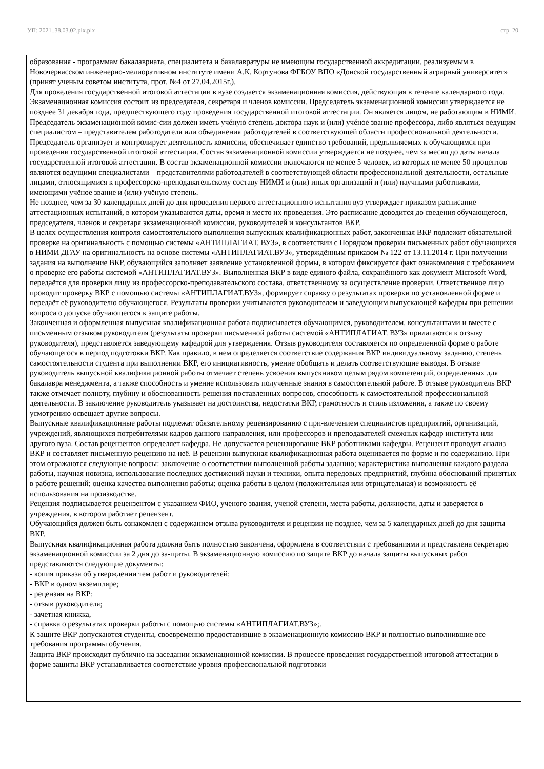УП: 2021_38.03.02.plx.plx стр. 20
образования - программам бакалавриата, специалитета и бакалавратуры не имеющим государственной аккредитации, реализуемым в Новочеркасском инженерно-мелиоративном институте имени А.К. Кортунова ФГБОУ ВПО «Донской государственный аграрный университет» (принят ученым советом института, прот. №4 от 27.04.2015г.).
Для проведения государственной итоговой аттестации в вузе создается экзаменационная комиссия, действующая в течение календарного года. Экзаменационная комиссия состоит из председателя, секретаря и членов комиссии. Председатель экзаменационной комиссии утверждается не позднее 31 декабря года, предшествующего году проведения государственной итоговой аттестации. Он является лицом, не работающим в НИМИ. Председатель экзаменационной комис-сии должен иметь учёную степень доктора наук и (или) учёное звание профессора, либо являться ведущим специалистом – представителем работодателя или объединения работодателей в соответствующей области профессиональной деятельности. Председатель организует и контролирует деятельность комиссии, обеспечивает единство требований, предъявляемых к обучающимся при проведении государственной итоговой аттестации. Состав экзаменационной комиссии утверждается не позднее, чем за месяц до даты начала государственной итоговой аттестации. В состав экзаменационной комиссии включаются не менее 5 человек, из которых не менее 50 процентов являются ведущими специалистами – представителями работодателей в соответствующей области профессиональной деятельности, остальные – лицами, относящимися к профессорско-преподавательскому составу НИМИ и (или) иных организаций и (или) научными работниками, имеющими учёное звание и (или) учёную степень.
Не позднее, чем за 30 календарных дней до дня проведения первого аттестационного испытания вуз утверждает приказом расписание аттестационных испытаний, в котором указываются даты, время и место их проведения. Это расписание доводится до сведения обучающегося, председателя, членов и секретаря экзаменационной комиссии, руководителей и консультантов ВКР.
В целях осуществления контроля самостоятельного выполнения выпускных квалификационных работ, законченная ВКР подлежит обязательной проверке на оригинальность с помощью системы «АНТИПЛАГИАТ. ВУЗ», в соответствии с Порядком проверки письменных работ обучающихся в НИМИ ДГАУ на оригинальность на основе системы «АНТИПЛАГИАТ.ВУЗ», утверждённым приказом № 122 от 13.11.2014 г. При получении задания на выполнение ВКР, обувающийся заполняет заявление установленной формы, в котором фиксируется факт ознакомления с требованием о проверке его работы системой «АНТИПЛАГИАТ.ВУЗ». Выполненная ВКР в виде единого файла, сохранённого как документ Microsoft Word, передаётся для проверки лицу из профессорско-преподавательского состава, ответственному за осуществление проверки. Ответственное лицо проводит проверку ВКР с помощью системы «АНТИПЛАГИАТ.ВУЗ», формирует справку о результатах проверки по установленной форме и передаёт её руководителю обучающегося. Результаты проверки учитываются руководителем и заведующим выпускающей кафедры при решении вопроса о допуске обучающегося к защите работы.
Законченная и оформленная выпускная квалификационная работа подписывается обучающимся, руководителем, консультантами и вместе с письменным отзывом руководителя (результаты проверки письменной работы системой «АНТИПЛАГИАТ. ВУЗ» прилагаются к отзыву руководителя), представляется заведующему кафедрой для утверждения. Отзыв руководителя составляется по определенной форме о работе обучающегося в период подготовки ВКР. Как правило, в нем определяется соответствие содержания ВКР индивидуальному заданию, степень самостоятельности студента при выполнении ВКР, его инициативность, умение обобщать и делать соответствующие выводы. В отзыве руководитель выпускной квалификационной работы отмечает степень усвоения выпускником целым рядом компетенций, определенных для бакалавра менеджмента, а также способность и умение использовать полученные знания в самостоятельной работе. В отзыве руководитель ВКР также отмечает полноту, глубину и обоснованность решения поставленных вопросов, способность к самостоятельной профессиональной деятельности. В заключение руководитель указывает на достоинства, недостатки ВКР, грамотность и стиль изложения, а также по своему усмотрению освещает другие вопросы.
Выпускные квалификационные работы подлежат обязательному рецензированию с при-влечением специалистов предприятий, организаций, учреждений, являющихся потребителями кадров данного направления, или профессоров и преподавателей смежных кафедр института или другого вуза. Состав рецензентов определяет кафедра. Не допускается рецензирование ВКР работниками кафедры. Рецензент проводит анализ ВКР и составляет письменную рецензию на неё. В рецензии выпускная квалификационная работа оценивается по форме и по содержанию. При этом отражаются следующие вопросы: заключение о соответствии выполненной работы заданию; характеристика выполнения каждого раздела работы, научная новизна, использование последних достижений науки и техники, опыта передовых предприятий, глубина обоснований принятых в работе решений; оценка качества выполнения работы; оценка работы в целом (положительная или отрицательная) и возможность её использования на производстве.
Рецензия подписывается рецензентом с указанием ФИО, ученого звания, ученой степени, места работы, должности, даты и заверяется в учреждения, в котором работает рецензент.
Обучающийся должен быть ознакомлен с содержанием отзыва руководителя и рецензии не позднее, чем за 5 календарных дней до дня защиты ВКР.
Выпускная квалификационная работа должна быть полностью закончена, оформлена в соответствии с требованиями и представлена секретарю экзаменационной комиссии за 2 дня до за-щиты. В экзаменационную комиссию по защите ВКР до начала защиты выпускных работ представляются следующие документы:
- копия приказа об утверждении тем работ и руководителей;
- ВКР в одном экземпляре;
- рецензия на ВКР;
- отзыв руководителя;
- зачетная книжка,
- справка о результатах проверки работы с помощью системы «АНТИПЛАГИАТ.ВУЗ»;.
К защите ВКР допускаются студенты, своевременно предоставившие в экзаменационную комиссию ВКР и полностью выполнившие все требования программы обучения.
Защита ВКР происходит публично на заседании экзаменационной комиссии. В процессе проведения государственной итоговой аттестации в форме защиты ВКР устанавливается соответствие уровня профессиональной подготовки